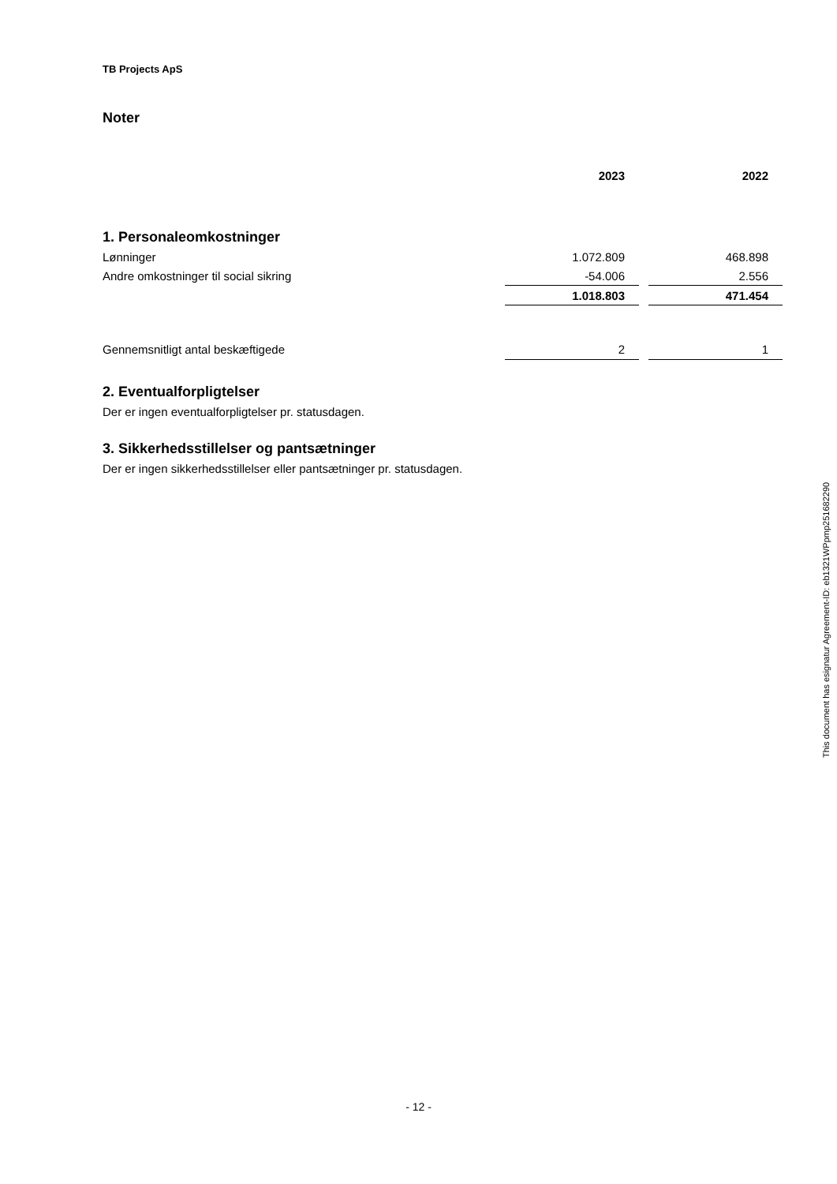TB Projects ApS
Noter
| | 2023 | | 2022 |
| 1. Personaleomkostninger | | | |
| Lønninger | 1.072.809 | | 468.898 |
| Andre omkostninger til social sikring | -54.006 | | 2.556 |
| | 1.018.803 | | 471.454 |
| Gennemsnitligt antal beskæftigede | 2 | | 1 |
2. Eventualforpligtelser
Der er ingen eventualforpligtelser pr. statusdagen.
3. Sikkerhedsstillelser og pantsætninger
Der er ingen sikkerhedsstillelser eller pantsætninger pr. statusdagen.
This document has esignatur Agreement-ID: eb1321WPpmp251682290
- 12 -